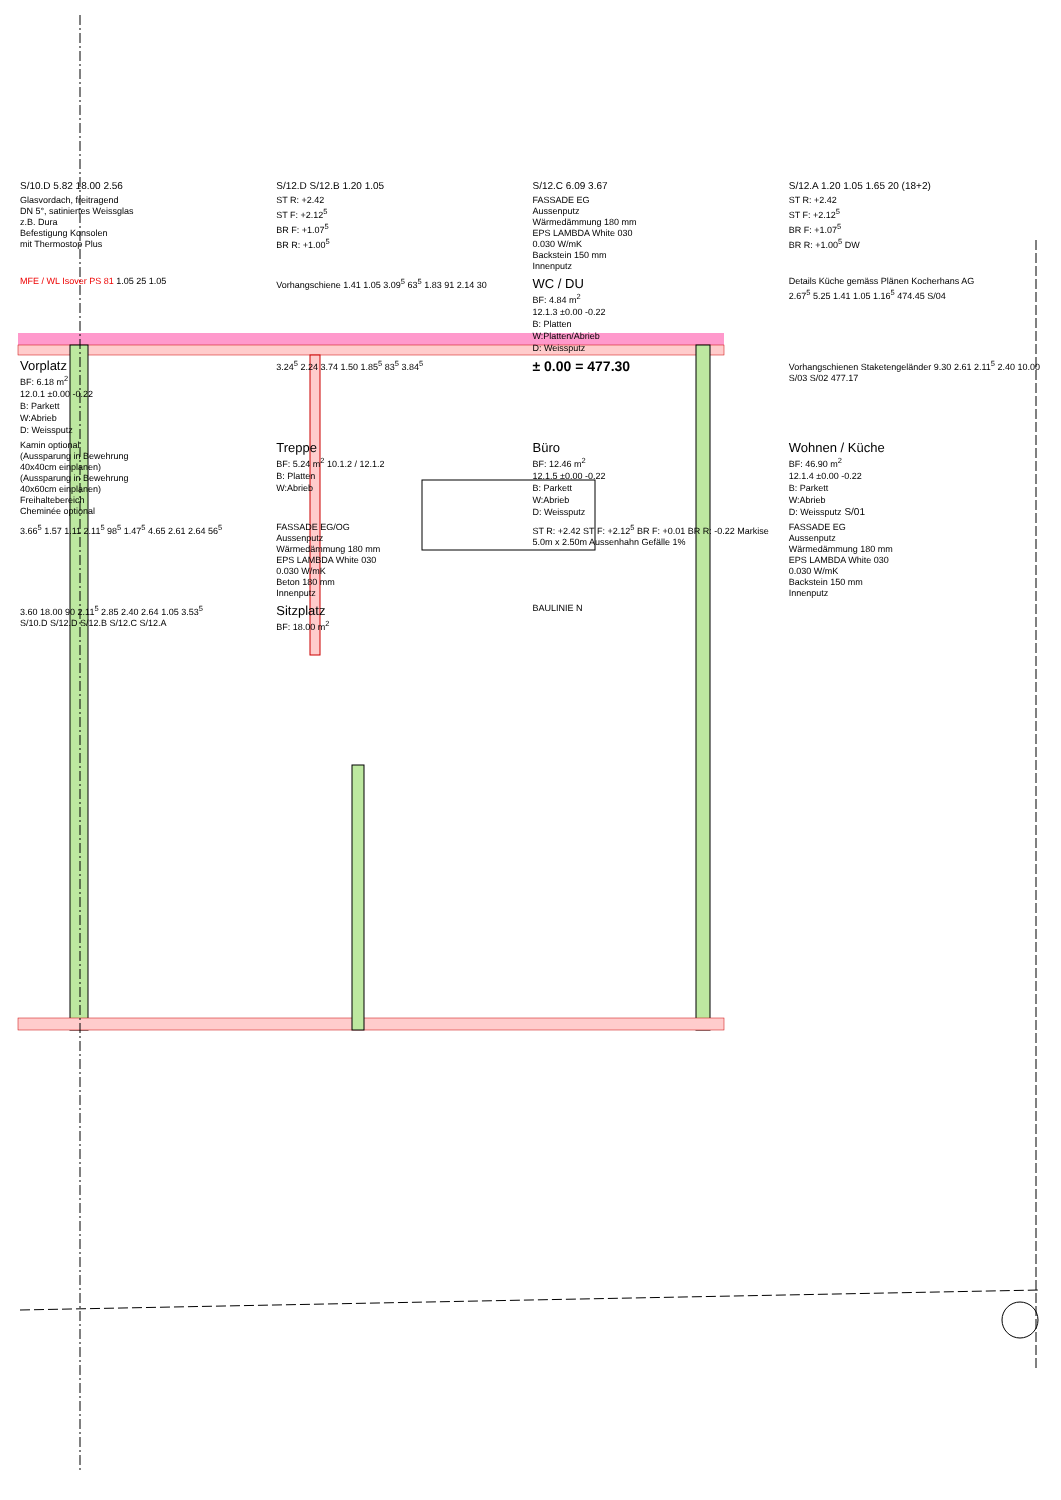S/10.D 5.82 18.00 2.56
S/12.D S/12.B 1.20 1.05
S/12.C 6.09 3.67
S/12.A 1.20 1.05 1.65 20 (18+2)
Glasvordach, freitragend
DN 5°, satiniertes Weissglas
z.B. Dura
Befestigung Konsolen
mit Thermostop Plus
ST R: +2.42
ST F: +2.12<sup>5</sup>
BR F: +1.07<sup>5</sup>
BR R: +1.00<sup>5</sup>
FASSADE EG
Aussenputz
Wärmedämmung 180 mm
EPS LAMBDA White 030
0.030 W/mK
Backstein 150 mm
Innenputz
ST R: +2.42
ST F: +2.12<sup>5</sup>
BR F: +1.07<sup>5</sup>
BR R: +1.00<sup>5</sup> DW
MFE / WL Isover PS 81 1.05 25 1.05
Vorhangschiene 1.41 1.05 3.09<sup>5</sup> 63<sup>5</sup> 1.83 91 2.14 30
WC / DU
BF: 4.84 m<sup>2</sup>
12.1.3 ±0.00 -0.22
B: Platten
W:Platten/Abrieb
D: Weissputz
Details Küche gemäss Plänen Kocherhans AG
2.67<sup>5</sup> 5.25 1.41 1.05 1.16<sup>5</sup> 474.45 S/04
Vorplatz
BF: 6.18 m<sup>2</sup>
12.0.1 ±0.00 -0.22
B: Parkett
W:Abrieb
D: Weissputz
3.24<sup>5</sup> 2.24 3.74 1.50 1.85<sup>5</sup> 83<sup>5</sup> 3.84<sup>5</sup>
± 0.00 = 477.30
Vorhangschienen Staketengeländer 9.30 2.61 2.11<sup>5</sup> 2.40 10.00 S/03 S/02 477.17
Kamin optional
(Aussparung in Bewehrung
40x40cm einplanen)
(Aussparung in Bewehrung
40x60cm einplanen)
Freihaltebereich
Cheminée optional
Treppe
BF: 5.24 m<sup>2</sup> 10.1.2 / 12.1.2
B: Platten
W:Abrieb
Büro
BF: 12.46 m<sup>2</sup>
12.1.5 ±0.00 -0.22
B: Parkett
W:Abrieb
D: Weissputz
Wohnen / Küche
BF: 46.90 m<sup>2</sup>
12.1.4 ±0.00 -0.22
B: Parkett
W:Abrieb
D: Weissputz S/01
3.66<sup>5</sup> 1.57 1.11 2.11<sup>5</sup> 98<sup>5</sup> 1.47<sup>5</sup> 4.65 2.61 2.64 56<sup>5</sup>
FASSADE EG/OG
Aussenputz
Wärmedämmung 180 mm
EPS LAMBDA White 030
0.030 W/mK
Beton 180 mm
Innenputz
ST R: +2.42 ST F: +2.12<sup>5</sup> BR F: +0.01 BR R: -0.22 Markise 5.0m x 2.50m Aussenhahn Gefälle 1%
FASSADE EG
Aussenputz
Wärmedämmung 180 mm
EPS LAMBDA White 030
0.030 W/mK
Backstein 150 mm
Innenputz
3.60 18.00 90 2.11<sup>5</sup> 2.85 2.40 2.64 1.05 3.53<sup>5</sup>
S/10.D S/12.D S/12.B S/12.C S/12.A
Sitzplatz
BF: 18.00 m<sup>2</sup>
BAULINIE N